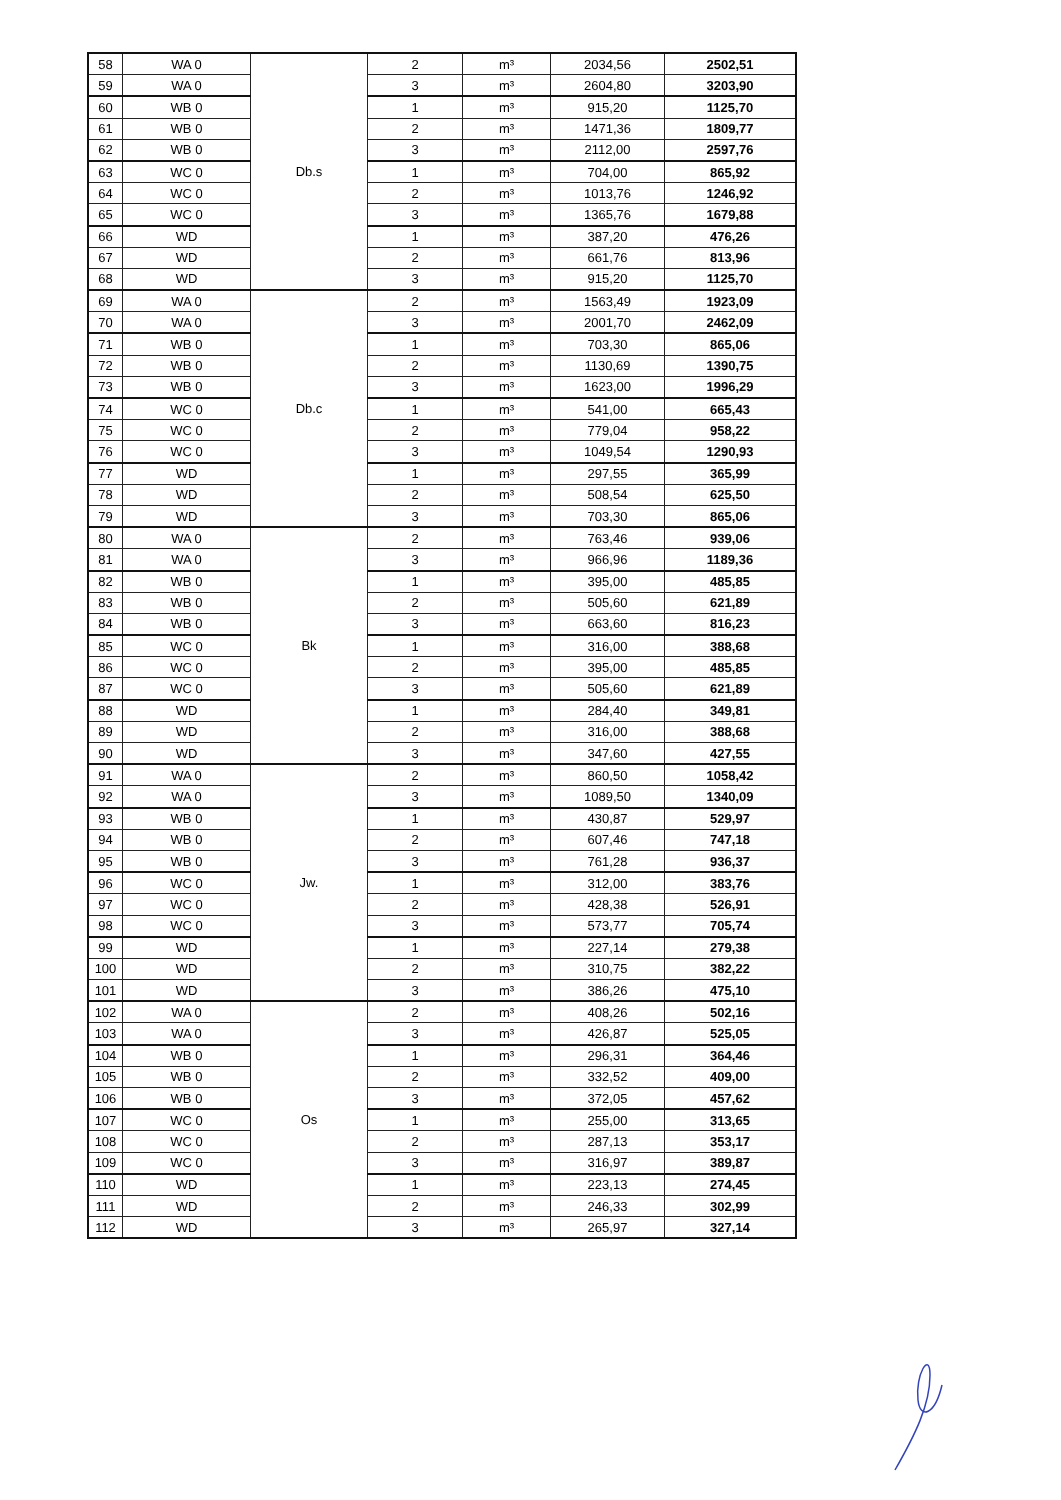| 58 | WA 0 | Db.s | 2 | m³ | 2034,56 | 2502,51 |
| 59 | WA 0 | | 3 | m³ | 2604,80 | 3203,90 |
| 60 | WB 0 | | 1 | m³ | 915,20 | 1125,70 |
| 61 | WB 0 | | 2 | m³ | 1471,36 | 1809,77 |
| 62 | WB 0 | | 3 | m³ | 2112,00 | 2597,76 |
| 63 | WC 0 | | 1 | m³ | 704,00 | 865,92 |
| 64 | WC 0 | | 2 | m³ | 1013,76 | 1246,92 |
| 65 | WC 0 | | 3 | m³ | 1365,76 | 1679,88 |
| 66 | WD | | 1 | m³ | 387,20 | 476,26 |
| 67 | WD | | 2 | m³ | 661,76 | 813,96 |
| 68 | WD | | 3 | m³ | 915,20 | 1125,70 |
| 69 | WA 0 | Db.c | 2 | m³ | 1563,49 | 1923,09 |
| 70 | WA 0 | | 3 | m³ | 2001,70 | 2462,09 |
| 71 | WB 0 | | 1 | m³ | 703,30 | 865,06 |
| 72 | WB 0 | | 2 | m³ | 1130,69 | 1390,75 |
| 73 | WB 0 | | 3 | m³ | 1623,00 | 1996,29 |
| 74 | WC 0 | | 1 | m³ | 541,00 | 665,43 |
| 75 | WC 0 | | 2 | m³ | 779,04 | 958,22 |
| 76 | WC 0 | | 3 | m³ | 1049,54 | 1290,93 |
| 77 | WD | | 1 | m³ | 297,55 | 365,99 |
| 78 | WD | | 2 | m³ | 508,54 | 625,50 |
| 79 | WD | | 3 | m³ | 703,30 | 865,06 |
| 80 | WA 0 | Bk | 2 | m³ | 763,46 | 939,06 |
| 81 | WA 0 | | 3 | m³ | 966,96 | 1189,36 |
| 82 | WB 0 | | 1 | m³ | 395,00 | 485,85 |
| 83 | WB 0 | | 2 | m³ | 505,60 | 621,89 |
| 84 | WB 0 | | 3 | m³ | 663,60 | 816,23 |
| 85 | WC 0 | | 1 | m³ | 316,00 | 388,68 |
| 86 | WC 0 | | 2 | m³ | 395,00 | 485,85 |
| 87 | WC 0 | | 3 | m³ | 505,60 | 621,89 |
| 88 | WD | | 1 | m³ | 284,40 | 349,81 |
| 89 | WD | | 2 | m³ | 316,00 | 388,68 |
| 90 | WD | | 3 | m³ | 347,60 | 427,55 |
| 91 | WA 0 | Jw. | 2 | m³ | 860,50 | 1058,42 |
| 92 | WA 0 | | 3 | m³ | 1089,50 | 1340,09 |
| 93 | WB 0 | | 1 | m³ | 430,87 | 529,97 |
| 94 | WB 0 | | 2 | m³ | 607,46 | 747,18 |
| 95 | WB 0 | | 3 | m³ | 761,28 | 936,37 |
| 96 | WC 0 | | 1 | m³ | 312,00 | 383,76 |
| 97 | WC 0 | | 2 | m³ | 428,38 | 526,91 |
| 98 | WC 0 | | 3 | m³ | 573,77 | 705,74 |
| 99 | WD | | 1 | m³ | 227,14 | 279,38 |
| 100 | WD | | 2 | m³ | 310,75 | 382,22 |
| 101 | WD | | 3 | m³ | 386,26 | 475,10 |
| 102 | WA 0 | Os | 2 | m³ | 408,26 | 502,16 |
| 103 | WA 0 | | 3 | m³ | 426,87 | 525,05 |
| 104 | WB 0 | | 1 | m³ | 296,31 | 364,46 |
| 105 | WB 0 | | 2 | m³ | 332,52 | 409,00 |
| 106 | WB 0 | | 3 | m³ | 372,05 | 457,62 |
| 107 | WC 0 | | 1 | m³ | 255,00 | 313,65 |
| 108 | WC 0 | | 2 | m³ | 287,13 | 353,17 |
| 109 | WC 0 | | 3 | m³ | 316,97 | 389,87 |
| 110 | WD | | 1 | m³ | 223,13 | 274,45 |
| 111 | WD | | 2 | m³ | 246,33 | 302,99 |
| 112 | WD | | 3 | m³ | 265,97 | 327,14 |